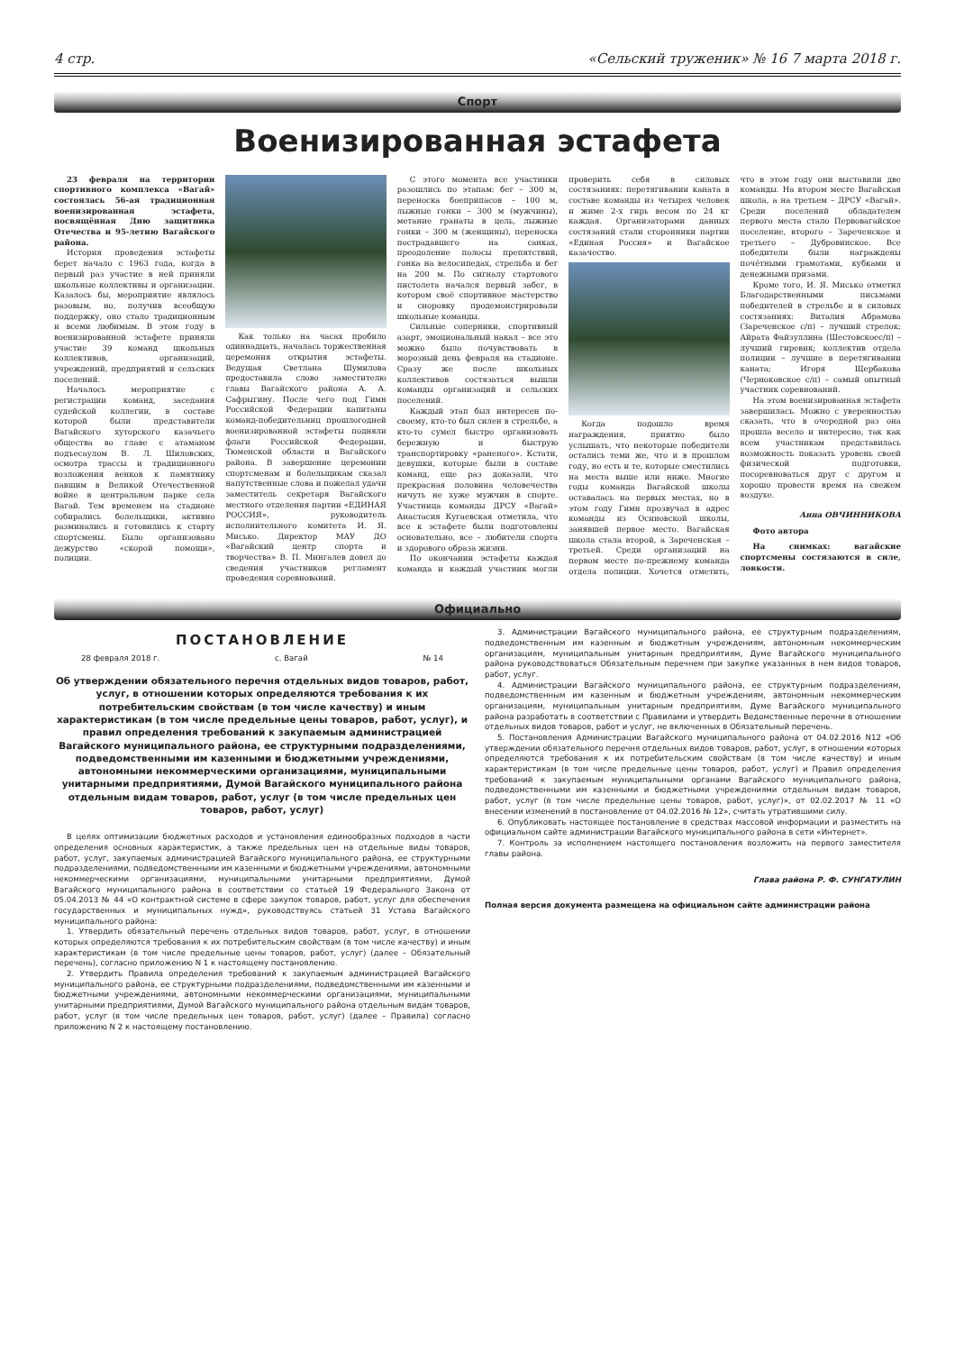4 стр. «Сельский труженик» № 16 7 марта 2018 г.
Спорт
Военизированная эстафета
23 февраля на территории спортивного комплекса «Вагай» состоялась 56-ая традиционная военизированная эстафета, посвящённая Дню защитника Отечества и 95-летию Вагайского района.
История проведения эстафеты берет начало с 1963 года, когда в первый раз участие в ней приняли школьные коллективы и организации. Казалось бы, мероприятие являлось разовым, но, получив всеобщую поддержку, оно стало традиционным и всеми любимым. В этом году в военизированной эстафете приняли участие 39 команд школьных коллективов, организаций, учреждений, предприятий и сельских поселений.
Началось мероприятие с регистрации команд, заседания судейской коллегии, в составе которой были представители Вагайского хуторского казачьего общества во главе с атаманом подъесаулом В. Л. Шиловских, осмотра трассы и традиционного возложения венков к памятнику павшим в Великой Отечественной войне в центральном парке села Вагай. Тем временем на стадионе собирались болельщики, активно разминались и готовились к старту спортсмены. Было организовано дежурство «скорой помощи», полиции.
Как только на часах пробило одиннадцать, началась торжественная церемония открытия эстафеты. Ведущая Светлана Шумилова предоставила слово заместителю главы Вагайского района А. А. Сафрыгину. После чего под Гимн Российской Федерации капитаны команд-победительниц прошлогодней военизированной эстафеты подняли флаги Российской Федерации, Тюменской области и Вагайского района. В завершение церемонии спортсменам и болельщикам сказал напутственные слова и пожелал удачи заместитель секретаря Вагайского местного отделения партии «ЕДИНАЯ РОССИЯ», руководитель исполнительного комитета И. Я. Мисько. Директор МАУ ДО «Вагайский центр спорта и творчества» В. П. Мингалев довел до сведения участников регламент проведения соревнований.
С этого момента все участники разошлись по этапам: бег – 300 м, переноска боеприпасов – 100 м, лыжные гонки – 300 м (мужчины), метание гранаты в цель, лыжные гонки – 300 м (женщины), переноска пострадавшего на санках, преодоление полосы препятствий, гонка на велосипедах, стрельба и бег на 200 м. По сигналу стартового пистолета начался первый забег, в котором своё спортивное мастерство и сноровку продемонстрировали школьные команды.
Сильные соперники, спортивный азарт, эмоциональный накал – все это можно было почувствовать в морозный день февраля на стадионе. Сразу же после школьных коллективов состязаться вышли команды организаций и сельских поселений.
Каждый этап был интересен по-своему, кто-то был силен в стрельбе, а кто-то сумел быстро организовать бережную и быструю транспортировку «раненого». Кстати, девушки, которые были в составе команд, еще раз доказали, что прекрасная половина человечества ничуть не хуже мужчин в спорте. Участница команды ДРСУ «Вагай» Анастасия Кугаевская отметила, что все к эстафете были подготовлены основательно, все – любители спорта и здорового образа жизни.
По окончании эстафеты каждая команда и каждый участник могли проверить себя в силовых состязаниях: перетягивании каната в составе команды из четырех человек и жиме 2-х гирь весом по 24 кг каждая. Организаторами данных состязаний стали сторонники партии «Единая Россия» и Вагайское казачество.
Когда подошло время награждения, приятно было услышать, что некоторые победители остались теми же, что и в прошлом году, но есть и те, которые сместились на места выше или ниже. Многие годы команда Вагайской школы оставалась на первых местах, но в этом году Гимн прозвучал в адрес команды из Осиновской школы, занявшей первое место. Вагайская школа стала второй, а Зареченская – третьей. Среди организаций на первом месте по-прежнему команда отдела полиции. Хочется отметить, что в этом году они выставили две команды. На втором месте Вагайская школа, а на третьем – ДРСУ «Вагай». Среди поселений обладателем первого места стало Первовагайское поселение, второго – Зареченское и третьего – Дубровинское. Все победители были награждены почётными грамотами, кубками и денежными призами.
Кроме того, И. Я. Мисько отметил Благодарственными письмами победителей в стрельбе и в силовых состязаниях: Виталия Абрамова (Зареченское с/п) – лучший стрелок; Айрата Файзуллина (Шестовскоес/п) – лучший гиревик; коллектив отдела полиции – лучшие в перетягивании каната; Игоря Щербакова (Черноковское с/п) – самый опытный участник соревнований.
На этом военизированная эстафета завершилась. Можно с уверенностью сказать, что в очередной раз она прошла весело и интересно, так как всем участникам представилась возможность показать уровень своей физической подготовки, посоревноваться друг с другом и хорошо провести время на свежем воздухе.
Анна ОВЧИННИКОВА
Фото автора
На снимках: вагайские спортсмены состязаются в силе, ловкости.
Официально
ПОСТАНОВЛЕНИЕ
28 февраля 2018 г. с. Вагай № 14
Об утверждении обязательного перечня отдельных видов товаров, работ, услуг, в отношении которых определяются требования к их потребительским свойствам (в том числе качеству) и иным характеристикам (в том числе предельные цены товаров, работ, услуг), и правил определения требований к закупаемым администрацией Вагайского муниципального района, ее структурными подразделениями, подведомственными им казенными и бюджетными учреждениями, автономными некоммерческими организациями, муниципальными унитарными предприятиями, Думой Вагайского муниципального района отдельным видам товаров, работ, услуг (в том числе предельных цен товаров, работ, услуг)
В целях оптимизации бюджетных расходов и установления единообразных подходов в части определения основных характеристик, а также предельных цен на отдельные виды товаров, работ, услуг, закупаемых администрацией Вагайского муниципального района, ее структурными подразделениями, подведомственными им казенными и бюджетными учреждениями, автономными некоммерческими организациями, муниципальными унитарными предприятиями, Думой Вагайского муниципального района в соответствии со статьей 19 Федерального Закона от 05.04.2013 № 44 «О контрактной системе в сфере закупок товаров, работ, услуг для обеспечения государственных и муниципальных нужд», руководствуясь статьей 31 Устава Вагайского муниципального района:
1. Утвердить обязательный перечень отдельных видов товаров, работ, услуг, в отношении которых определяются требования к их потребительским свойствам (в том числе качеству) и иным характеристикам (в том числе предельные цены товаров, работ, услуг) (далее – Обязательный перечень), согласно приложению N 1 к настоящему постановлению.
2. Утвердить Правила определения требований к закупаемым администрацией Вагайского муниципального района, ее структурными подразделениями, подведомственными им казенными и бюджетными учреждениями, автономными некоммерческими организациями, муниципальными унитарными предприятиями, Думой Вагайского муниципального района отдельным видам товаров, работ, услуг (в том числе предельных цен товаров, работ, услуг) (далее – Правила) согласно приложению N 2 к настоящему постановлению.
3. Администрации Вагайского муниципального района, ее структурным подразделениям, подведомственным им казенным и бюджетным учреждениям, автономным некоммерческим организациям, муниципальным унитарным предприятиям, Думе Вагайского муниципального района руководствоваться Обязательным перечнем при закупке указанных в нем видов товаров, работ, услуг.
4. Администрации Вагайского муниципального района, ее структурным подразделениям, подведомственным им казенным и бюджетным учреждениям, автономным некоммерческим организациям, муниципальным унитарным предприятиям, Думе Вагайского муниципального района разработать в соответствии с Правилами и утвердить Ведомственные перечни в отношении отдельных видов товаров, работ и услуг, не включенных в Обязательный перечень.
5. Постановления Администрации Вагайского муниципального района от 04.02.2016 N12 «Об утверждении обязательного перечня отдельных видов товаров, работ, услуг, в отношении которых определяются требования к их потребительским свойствам (в том числе качеству) и иным характеристикам (в том числе предельные цены товаров, работ, услуг) и Правил определения требований к закупаемым муниципальными органами Вагайского муниципального района, подведомственными им казенными и бюджетными учреждениями отдельным видам товаров, работ, услуг (в том числе предельные цены товаров, работ, услуг)», от 02.02.2017 № 11 «О внесении изменений в постановление от 04.02.2016 № 12», считать утратившими силу.
6. Опубликовать настоящее постановление в средствах массовой информации и разместить на официальном сайте администрации Вагайского муниципального района в сети «Интернет».
7. Контроль за исполнением настоящего постановления возложить на первого заместителя главы района.
Глава района Р. Ф. СУНГАТУЛИН
Полная версия документа размещена на официальном сайте администрации района